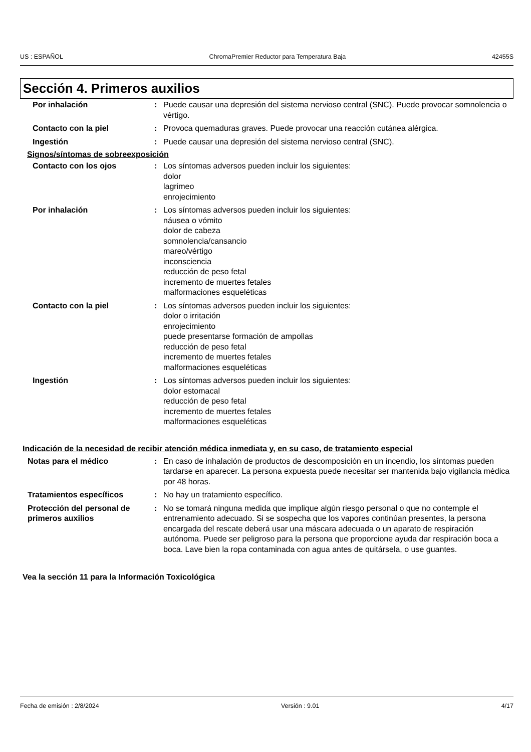US : ESPAÑOL ChromaPremier Reductor para Temperatura Baja 42455S
Sección 4. Primeros auxilios
| Por inhalación | : | Puede causar una depresión del sistema nervioso central (SNC). Puede provocar somnolencia o vértigo. |
| Contacto con la piel | : | Provoca quemaduras graves. Puede provocar una reacción cutánea alérgica. |
| Ingestión | : | Puede causar una depresión del sistema nervioso central (SNC). |
Signos/síntomas de sobreexposición
| Contacto con los ojos | : | Los síntomas adversos pueden incluir los siguientes: dolor lagrimeo enrojecimiento |
| Por inhalación | : | Los síntomas adversos pueden incluir los siguientes: náusea o vómito dolor de cabeza somnolencia/cansancio mareo/vértigo inconsciencia reducción de peso fetal incremento de muertes fetales malformaciones esqueléticas |
| Contacto con la piel | : | Los síntomas adversos pueden incluir los siguientes: dolor o irritación enrojecimiento puede presentarse formación de ampollas reducción de peso fetal incremento de muertes fetales malformaciones esqueléticas |
| Ingestión | : | Los síntomas adversos pueden incluir los siguientes: dolor estomacal reducción de peso fetal incremento de muertes fetales malformaciones esqueléticas |
Indicación de la necesidad de recibir atención médica inmediata y, en su caso, de tratamiento especial
| Notas para el médico | : | En caso de inhalación de productos de descomposición en un incendio, los síntomas pueden tardarse en aparecer. La persona expuesta puede necesitar ser mantenida bajo vigilancia médica por 48 horas. |
| Tratamientos específicos | : | No hay un tratamiento específico. |
| Protección del personal de primeros auxilios | : | No se tomará ninguna medida que implique algún riesgo personal o que no contemple el entrenamiento adecuado. Si se sospecha que los vapores continúan presentes, la persona encargada del rescate deberá usar una máscara adecuada o un aparato de respiración autónoma. Puede ser peligroso para la persona que proporcione ayuda dar respiración boca a boca. Lave bien la ropa contaminada con agua antes de quitársela, o use guantes. |
Vea la sección 11 para la Información Toxicológica
Fecha de emisión : 2/8/2024 Versión : 9.01 4/17